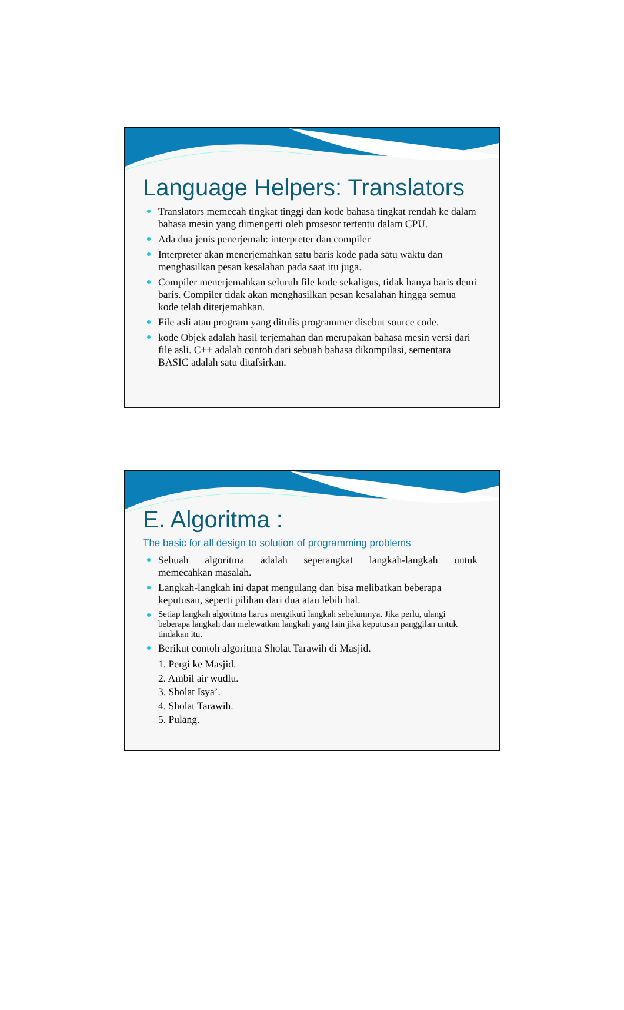Language Helpers: Translators
Translators memecah tingkat tinggi dan kode bahasa tingkat rendah ke dalam bahasa mesin yang dimengerti oleh prosesor tertentu dalam CPU.
Ada dua jenis penerjemah: interpreter dan compiler
Interpreter akan menerjemahkan satu baris kode pada satu waktu dan menghasilkan pesan kesalahan pada saat itu juga.
Compiler menerjemahkan seluruh file kode sekaligus, tidak hanya baris demi baris. Compiler tidak akan menghasilkan pesan kesalahan hingga semua kode telah diterjemahkan.
File asli atau program yang ditulis programmer disebut source code.
kode Objek adalah hasil terjemahan dan merupakan bahasa mesin versi dari file asli. C++ adalah contoh dari sebuah bahasa dikompilasi, sementara BASIC adalah satu ditafsirkan.
E. Algoritma :
The basic for all design to solution of programming problems
Sebuah algoritma adalah seperangkat langkah-langkah untuk
memecahkan masalah.
Langkah-langkah ini dapat mengulang dan bisa melibatkan beberapa keputusan, seperti pilihan dari dua atau lebih hal.
Setiap langkah algoritma harus mengikuti langkah sebelumnya. Jika perlu, ulangi beberapa langkah dan melewatkan langkah yang lain jika keputusan panggilan untuk tindakan itu.
Berikut contoh algoritma Sholat Tarawih di Masjid.
1. Pergi ke Masjid.
2. Ambil air wudlu.
3. Sholat Isya’.
4. Sholat Tarawih.
5. Pulang.